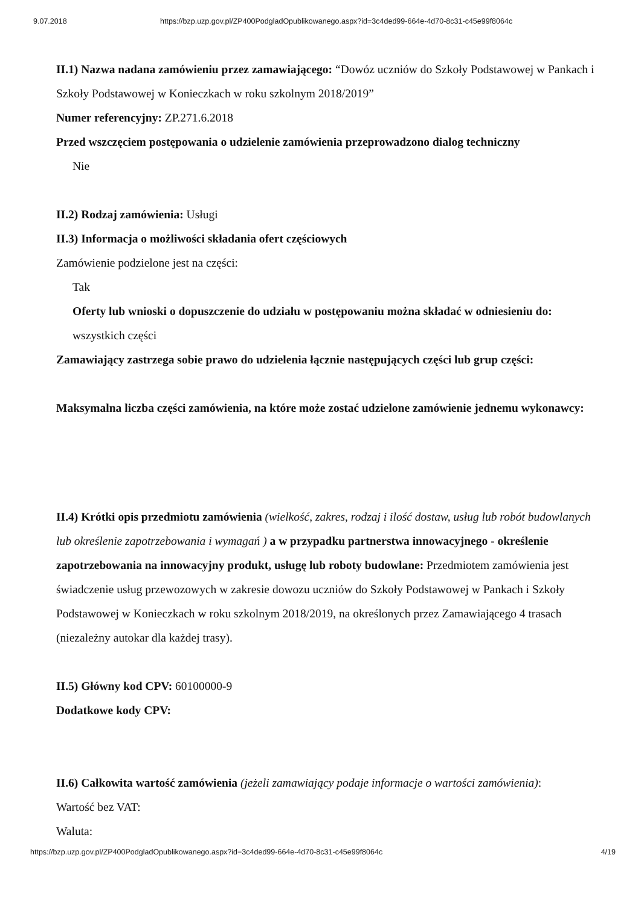9.07.2018 https://bzp.uzp.gov.pl/ZP400PodgladOpublikowanego.aspx?id=3c4ded99-664e-4d70-8c31-c45e99f8064c
II.1) Nazwa nadana zamówieniu przez zamawiającego: “Dowóz uczniów do Szkoły Podstawowej w Pankach i Szkoły Podstawowej w Konieczkach w roku szkolnym 2018/2019”
Numer referencyjny: ZP.271.6.2018
Przed wszczęciem postępowania o udzielenie zamówienia przeprowadzono dialog techniczny
Nie
II.2) Rodzaj zamówienia: Usługi
II.3) Informacja o możliwości składania ofert częściowych
Zamówienie podzielone jest na części:
Tak
Oferty lub wnioski o dopuszczenie do udziału w postępowaniu można składać w odniesieniu do:
wszystkich części
Zamawiający zastrzega sobie prawo do udzielenia łącznie następujących części lub grup części:
Maksymalna liczba części zamówienia, na które może zostać udzielone zamówienie jednemu wykonawcy:
II.4) Krótki opis przedmiotu zamówienia (wielkość, zakres, rodzaj i ilość dostaw, usług lub robót budowlanych lub określenie zapotrzebowania i wymagań ) a w przypadku partnerstwa innowacyjnego - określenie zapotrzebowania na innowacyjny produkt, usługę lub roboty budowlane: Przedmiotem zamówienia jest świadczenie usług przewozowych w zakresie dowozu uczniów do Szkoły Podstawowej w Pankach i Szkoły Podstawowej w Konieczkach w roku szkolnym 2018/2019, na określonych przez Zamawiającego 4 trasach (niezależny autokar dla każdej trasy).
II.5) Główny kod CPV: 60100000-9
Dodatkowe kody CPV:
II.6) Całkowita wartość zamówienia (jeżeli zamawiający podaje informacje o wartości zamówienia):
Wartość bez VAT:
Waluta:
https://bzp.uzp.gov.pl/ZP400PodgladOpublikowanego.aspx?id=3c4ded99-664e-4d70-8c31-c45e99f8064c 4/19